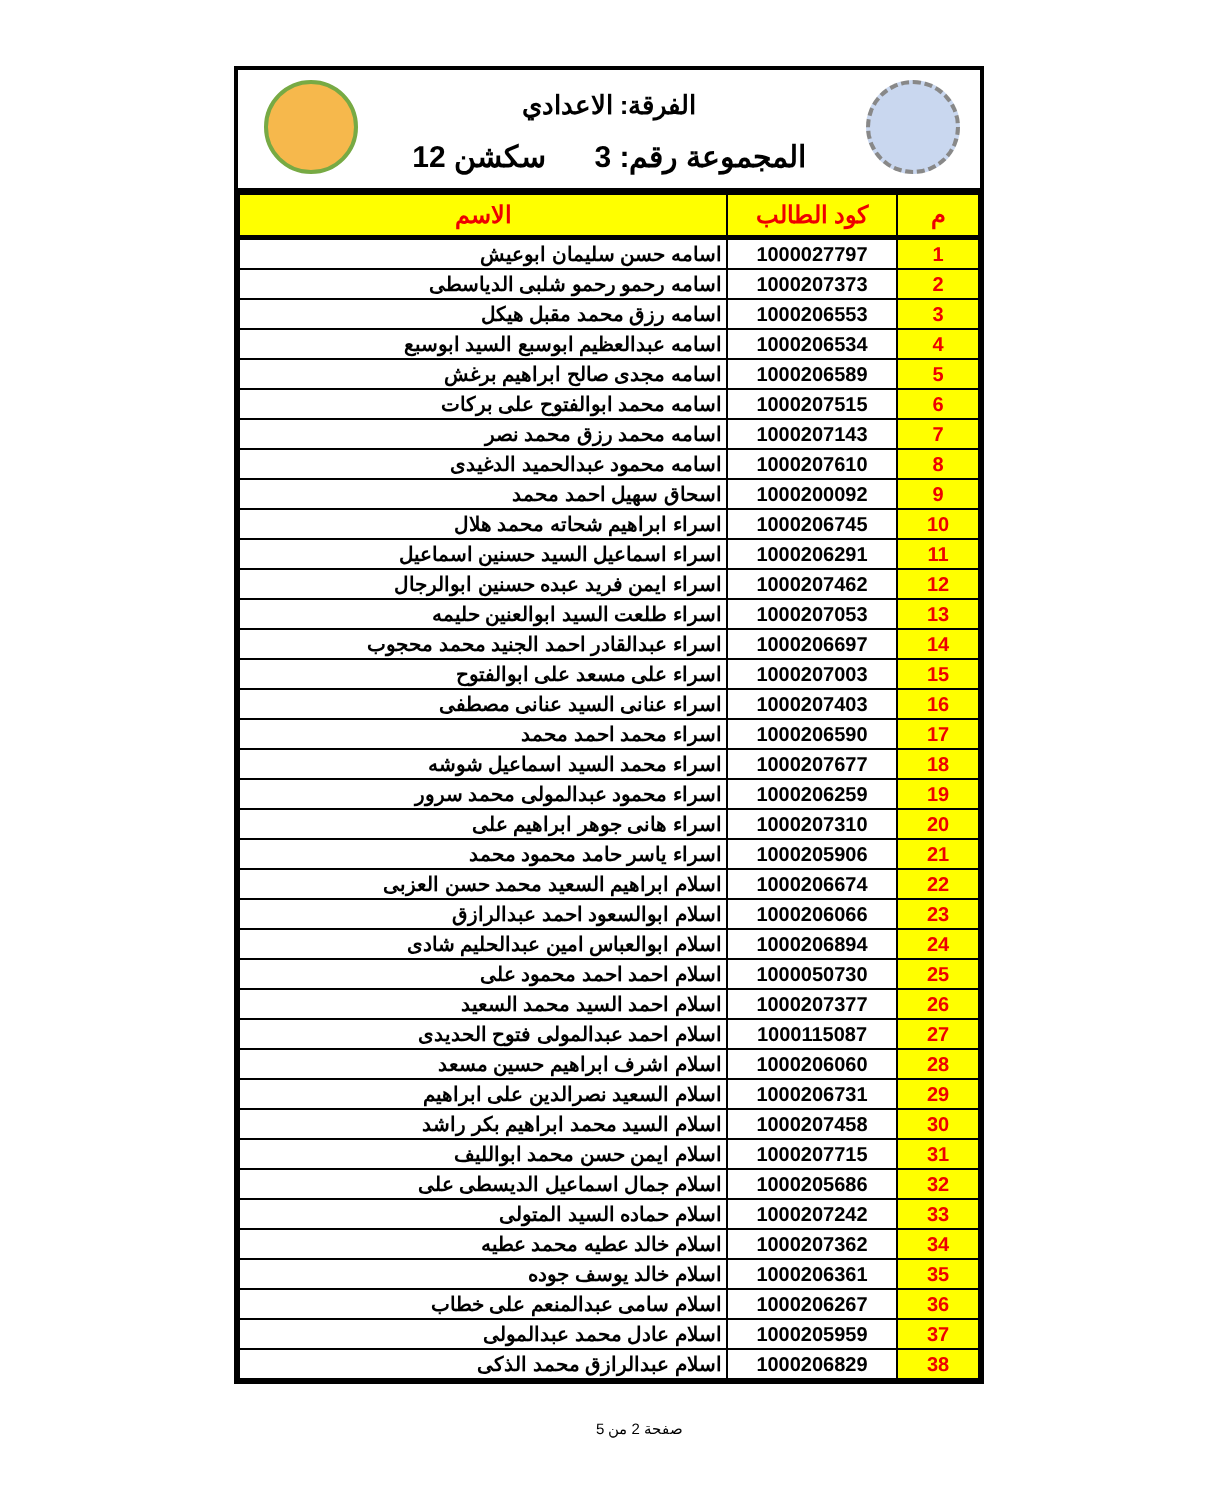الفرقة: الاعدادي
المجموعة رقم: 3 سكشن 12
| م | كود الطالب | الاسم |
| --- | --- | --- |
| 1 | 1000027797 | اسامه حسن سليمان ابوعيش |
| 2 | 1000207373 | اسامه رحمو رحمو شلبى الدياسطى |
| 3 | 1000206553 | اسامه رزق محمد مقبل هيكل |
| 4 | 1000206534 | اسامه عبدالعظيم ابوسبع السيد ابوسبع |
| 5 | 1000206589 | اسامه مجدى صالح ابراهيم برغش |
| 6 | 1000207515 | اسامه محمد ابوالفتوح على بركات |
| 7 | 1000207143 | اسامه محمد رزق محمد نصر |
| 8 | 1000207610 | اسامه محمود عبدالحميد الدغيدى |
| 9 | 1000200092 | اسحاق سهيل احمد محمد |
| 10 | 1000206745 | اسراء ابراهيم شحاته محمد هلال |
| 11 | 1000206291 | اسراء اسماعيل السيد حسنين اسماعيل |
| 12 | 1000207462 | اسراء ايمن فريد عبده حسنين ابوالرجال |
| 13 | 1000207053 | اسراء طلعت السيد ابوالعنين حليمه |
| 14 | 1000206697 | اسراء عبدالقادر احمد الجنيد محمد محجوب |
| 15 | 1000207003 | اسراء على مسعد على ابوالفتوح |
| 16 | 1000207403 | اسراء عنانى السيد عنانى مصطفى |
| 17 | 1000206590 | اسراء محمد احمد محمد |
| 18 | 1000207677 | اسراء محمد السيد اسماعيل شوشه |
| 19 | 1000206259 | اسراء محمود عبدالمولى محمد سرور |
| 20 | 1000207310 | اسراء هانى جوهر ابراهيم على |
| 21 | 1000205906 | اسراء ياسر حامد محمود محمد |
| 22 | 1000206674 | اسلام ابراهيم السعيد محمد حسن العزبى |
| 23 | 1000206066 | اسلام ابوالسعود احمد عبدالرازق |
| 24 | 1000206894 | اسلام ابوالعباس امين عبدالحليم شادى |
| 25 | 1000050730 | اسلام احمد احمد محمود على |
| 26 | 1000207377 | اسلام احمد السيد محمد السعيد |
| 27 | 1000115087 | اسلام احمد عبدالمولى فتوح الحديدى |
| 28 | 1000206060 | اسلام اشرف ابراهيم حسين مسعد |
| 29 | 1000206731 | اسلام السعيد نصرالدين على ابراهيم |
| 30 | 1000207458 | اسلام السيد محمد ابراهيم بكر راشد |
| 31 | 1000207715 | اسلام ايمن حسن محمد ابوالليف |
| 32 | 1000205686 | اسلام جمال اسماعيل الديسطى على |
| 33 | 1000207242 | اسلام حماده السيد المتولى |
| 34 | 1000207362 | اسلام خالد عطيه محمد عطيه |
| 35 | 1000206361 | اسلام خالد يوسف جوده |
| 36 | 1000206267 | اسلام سامى عبدالمنعم على خطاب |
| 37 | 1000205959 | اسلام عادل محمد عبدالمولى |
| 38 | 1000206829 | اسلام عبدالرازق محمد الذكى |
صفحة 2 من 5